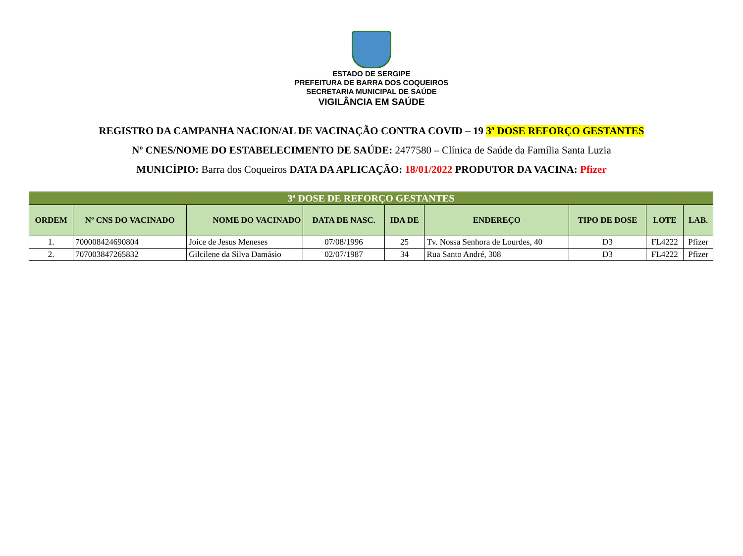ESTADO DE SERGIPE
PREFEITURA DE BARRA DOS COQUEIROS
SECRETARIA MUNICIPAL DE SAÚDE
VIGILÂNCIA EM SAÚDE
REGISTRO DA CAMPANHA NACION/AL DE VACINAÇÃO CONTRA COVID – 19 3ª DOSE REFORÇO GESTANTES
Nº CNES/NOME DO ESTABELECIMENTO DE SAÚDE: 2477580 – Clínica de Saúde da Família Santa Luzia
MUNICÍPIO: Barra dos Coqueiros DATA DA APLICAÇÃO: 18/01/2022 PRODUTOR DA VACINA: Pfizer
| 3ª DOSE DE REFORÇO GESTANTES | | | | | | | | |
| ORDEM | Nº CNS DO VACINADO | NOME DO VACINADO | DATA DE NASC. | IDA DE | ENDEREÇO | TIPO DE DOSE | LOTE | LAB. |
| 1. | 700008424690804 | Joice de Jesus Meneses | 07/08/1996 | 25 | Tv. Nossa Senhora de Lourdes, 40 | D3 | FL4222 | Pfizer |
| 2. | 707003847265832 | Gilcilene da Silva Damásio | 02/07/1987 | 34 | Rua Santo André, 308 | D3 | FL4222 | Pfizer |